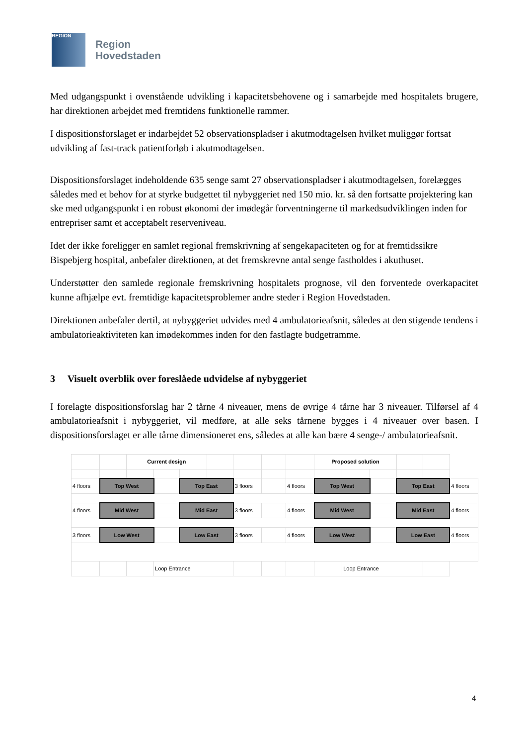REGION
Region
Hovedstaden
Med udgangspunkt i ovenstående udvikling i kapacitetsbehovene og i samarbejde med hospitalets brugere, har direktionen arbejdet med fremtidens funktionelle rammer.
I dispositionsforslaget er indarbejdet 52 observationspladser i akutmodtagelsen hvilket muliggør fortsat udvikling af fast-track patientforløb i akutmodtagelsen.
Dispositionsforslaget indeholdende 635 senge samt 27 observationspladser i akutmodtagelsen, forelægges således med et behov for at styrke budgettet til nybyggeriet ned 150 mio. kr. så den fortsatte projektering kan ske med udgangspunkt i en robust økonomi der imødegår forventningerne til markedsudviklingen inden for entrepriser samt et acceptabelt reserveniveau.
Idet der ikke foreligger en samlet regional fremskrivning af sengekapaciteten og for at fremtidssikre Bispebjerg hospital, anbefaler direktionen, at det fremskrevne antal senge fastholdes i akuthuset.
Understøtter den samlede regionale fremskrivning hospitalets prognose, vil den forventede overkapacitet kunne afhjælpe evt. fremtidige kapacitetsproblemer andre steder i Region Hovedstaden.
Direktionen anbefaler dertil, at nybyggeriet udvides med 4 ambulatorieafsnit, således at den stigende tendens i ambulatorieaktiviteten kan imødekommes inden for den fastlagte budgetramme.
3 Visuelt overblik over foreslåede udvidelse af nybyggeriet
I forelagte dispositionsforslag har 2 tårne 4 niveauer, mens de øvrige 4 tårne har 3 niveauer. Tilførsel af 4 ambulatorieafsnit i nybyggeriet, vil medføre, at alle seks tårnene bygges i 4 niveauer over basen. I dispositionsforslaget er alle tårne dimensioneret ens, således at alle kan bære 4 senge-/ ambulatorieafsnit.
| | | Current design | | | | | | | Proposed solution | | | | | |
| 4 floors | Top West | | | Top East | | 3 floors | | 4 floors | Top West | | | Top East | | 4 floors |
| 4 floors | Mid West | | | Mid East | | 3 floors | | 4 floors | Mid West | | | Mid East | | 4 floors |
| 3 floors | Low West | | | Low East | | 3 floors | | 4 floors | Low West | | | Low East | | 4 floors |
| | | | Loop Entrance | | | | | | | Loop Entrance | | | | |
4